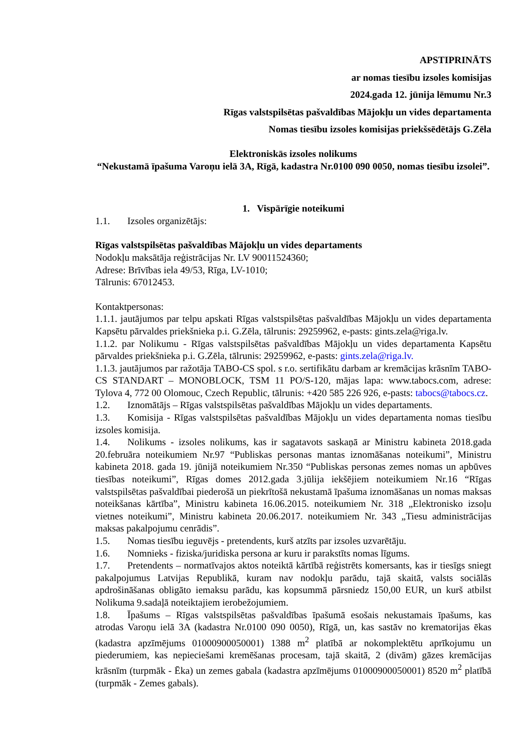APSTIPRINĀTS
ar nomas tiesību izsoles komisijas
2024.gada 12. jūnija lēmumu Nr.3
Rīgas valstspilsētas pašvaldības Mājokļu un vides departamenta
Nomas tiesību izsoles komisijas priekšsēdētājs G.Zēla
Elektroniskās izsoles nolikums
“Nekustamā īpašuma Varoņu ielā 3A, Rīgā, kadastra Nr.0100 090 0050, nomas tiesību izsolei”.
1. Vispārīgie noteikumi
1.1. Izsoles organizētājs:
Rīgas valstspilsētas pašvaldības Mājokļu un vides departaments
Nodokļu maksātāja reģistrācijas Nr. LV 90011524360;
Adrese: Brīvības iela 49/53, Rīga, LV-1010;
Tālrunis: 67012453.
Kontaktpersonas:
1.1.1. jautājumos par telpu apskati Rīgas valstspilsētas pašvaldības Mājokļu un vides departamenta Kapsētu pārvaldes priekšnieka p.i. G.Zēla, tālrunis: 29259962, e-pasts: gints.zela@riga.lv.
1.1.2. par Nolikumu - Rīgas valstspilsētas pašvaldības Mājokļu un vides departamenta Kapsētu pārvaldes priekšnieka p.i. G.Zēla, tālrunis: 29259962, e-pasts: gints.zela@riga.lv.
1.1.3. jautājumos par ražotāja TABO-CS spol. s r.o. sertifikātu darbam ar kremācijas krāsnīm TABO-CS STANDART – MONOBLOCK, TSM 11 PO/S-120, mājas lapa: www.tabocs.com, adrese: Tylova 4, 772 00 Olomouc, Czech Republic, tālrunis: +420 585 226 926, e-pasts: tabocs@tabocs.cz.
1.2. Iznomātājs – Rīgas valstspilsētas pašvaldības Mājokļu un vides departaments.
1.3. Komisija - Rīgas valstspilsētas pašvaldības Mājokļu un vides departamenta nomas tiesību izsoles komisija.
1.4. Nolikums - izsoles nolikums, kas ir sagatavots saskaņā ar Ministru kabineta 2018.gada 20.februāra noteikumiem Nr.97 “Publiskas personas mantas iznomāšanas noteikumi”, Ministru kabineta 2018. gada 19. jūnijā noteikumiem Nr.350 “Publiskas personas zemes nomas un apbūves tiesības noteikumi”, Rīgas domes 2012.gada 3.jūlija iekšējiem noteikumiem Nr.16 “Rīgas valstspilsētas pašvaldībai piederošā un piekrītošā nekustamā īpašuma iznomāšanas un nomas maksas noteikšanas kārtība”, Ministru kabineta 16.06.2015. noteikumiem Nr. 318 „Elektronisko izsoļu vietnes noteikumi”, Ministru kabineta 20.06.2017. noteikumiem Nr. 343 „Tiesu administrācijas maksas pakalpojumu cenrādis”.
1.5. Nomas tiesību ieguvējs - pretendents, kurš atzīts par izsoles uzvarētāju.
1.6. Nomnieks - fiziska/juridiska persona ar kuru ir parakstīts nomas līgums.
1.7. Pretendents – normatīvajos aktos noteiktā kārtībā reģistrēts komersants, kas ir tiesīgs sniegt pakalpojumus Latvijas Republikā, kuram nav nodokļu parādu, tajā skaitā, valsts sociālās apdrošināšanas obligāto iemaksu parādu, kas kopsummā pārsniedz 150,00 EUR, un kurš atbilst Nolikuma 9.sadaļā noteiktajiem ierobežojumiem.
1.8. Īpašums – Rīgas valstspilsētas pašvaldības īpašumā esošais nekustamais īpašums, kas atrodas Varoņu ielā 3A (kadastra Nr.0100 090 0050), Rīgā, un, kas sastāv no krematorijas ēkas (kadastra apzīmējums 01000900050001) 1388 m<sup>2</sup> platībā ar nokomplektētu aprīkojumu un piederumiem, kas nepieciešami kremēšanas procesam, tajā skaitā, 2 (divām) gāzes kremācijas krāsnīm (turpmāk - Ēka) un zemes gabala (kadastra apzīmējums 01000900050001) 8520 m<sup>2</sup> platībā (turpmāk - Zemes gabals).